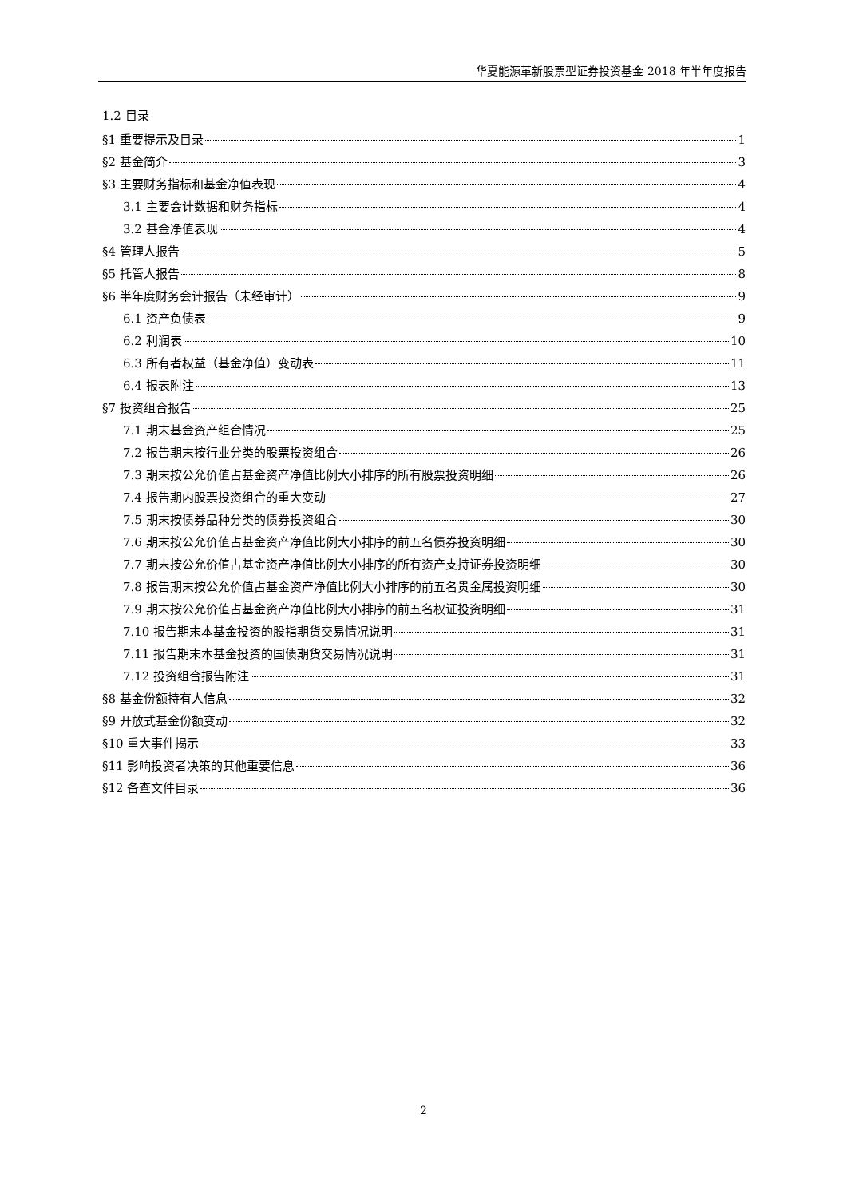华夏能源革新股票型证券投资基金 2018 年半年度报告
1.2 目录
§1 重要提示及目录 1
§2 基金简介 3
§3 主要财务指标和基金净值表现 4
3.1 主要会计数据和财务指标 4
3.2 基金净值表现 4
§4 管理人报告 5
§5 托管人报告 8
§6 半年度财务会计报告（未经审计） 9
6.1 资产负债表 9
6.2 利润表 10
6.3 所有者权益（基金净值）变动表 11
6.4 报表附注 13
§7 投资组合报告 25
7.1 期末基金资产组合情况 25
7.2 报告期末按行业分类的股票投资组合 26
7.3 期末按公允价值占基金资产净值比例大小排序的所有股票投资明细 26
7.4 报告期内股票投资组合的重大变动 27
7.5 期末按债券品种分类的债券投资组合 30
7.6 期末按公允价值占基金资产净值比例大小排序的前五名债券投资明细 30
7.7 期末按公允价值占基金资产净值比例大小排序的所有资产支持证券投资明细 30
7.8 报告期末按公允价值占基金资产净值比例大小排序的前五名贵金属投资明细 30
7.9 期末按公允价值占基金资产净值比例大小排序的前五名权证投资明细 31
7.10 报告期末本基金投资的股指期货交易情况说明 31
7.11 报告期末本基金投资的国债期货交易情况说明 31
7.12 投资组合报告附注 31
§8 基金份额持有人信息 32
§9 开放式基金份额变动 32
§10 重大事件揭示 33
§11 影响投资者决策的其他重要信息 36
§12 备查文件目录 36
2